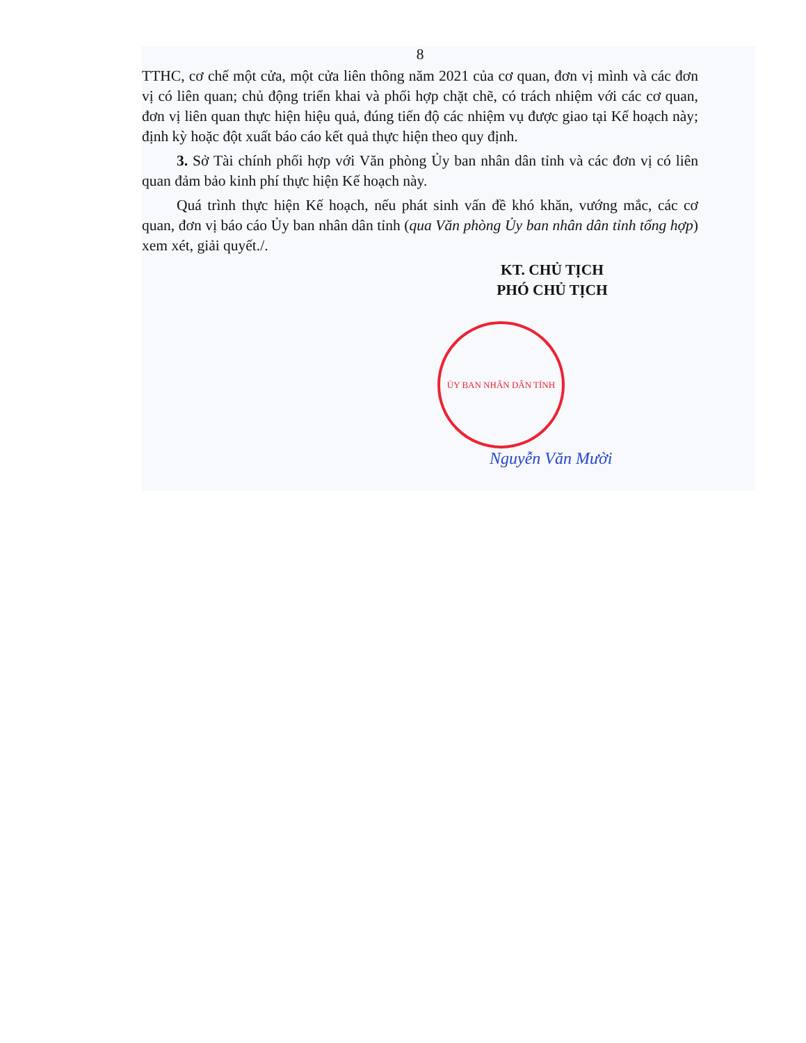8
TTHC, cơ chế một cửa, một cửa liên thông năm 2021 của cơ quan, đơn vị mình và các đơn vị có liên quan; chủ động triển khai và phối hợp chặt chẽ, có trách nhiệm với các cơ quan, đơn vị liên quan thực hiện hiệu quả, đúng tiến độ các nhiệm vụ được giao tại Kế hoạch này; định kỳ hoặc đột xuất báo cáo kết quả thực hiện theo quy định.
3. Sở Tài chính phối hợp với Văn phòng Ủy ban nhân dân tỉnh và các đơn vị có liên quan đảm bảo kinh phí thực hiện Kế hoạch này.
Quá trình thực hiện Kế hoạch, nếu phát sinh vấn đề khó khăn, vướng mắc, các cơ quan, đơn vị báo cáo Ủy ban nhân dân tỉnh (qua Văn phòng Ủy ban nhân dân tỉnh tổng hợp) xem xét, giải quyết./.
KT. CHỦ TỊCH
PHÓ CHỦ TỊCH
ỦY BAN NHÂN DÂN TỈNH
Nguyễn Văn Mười